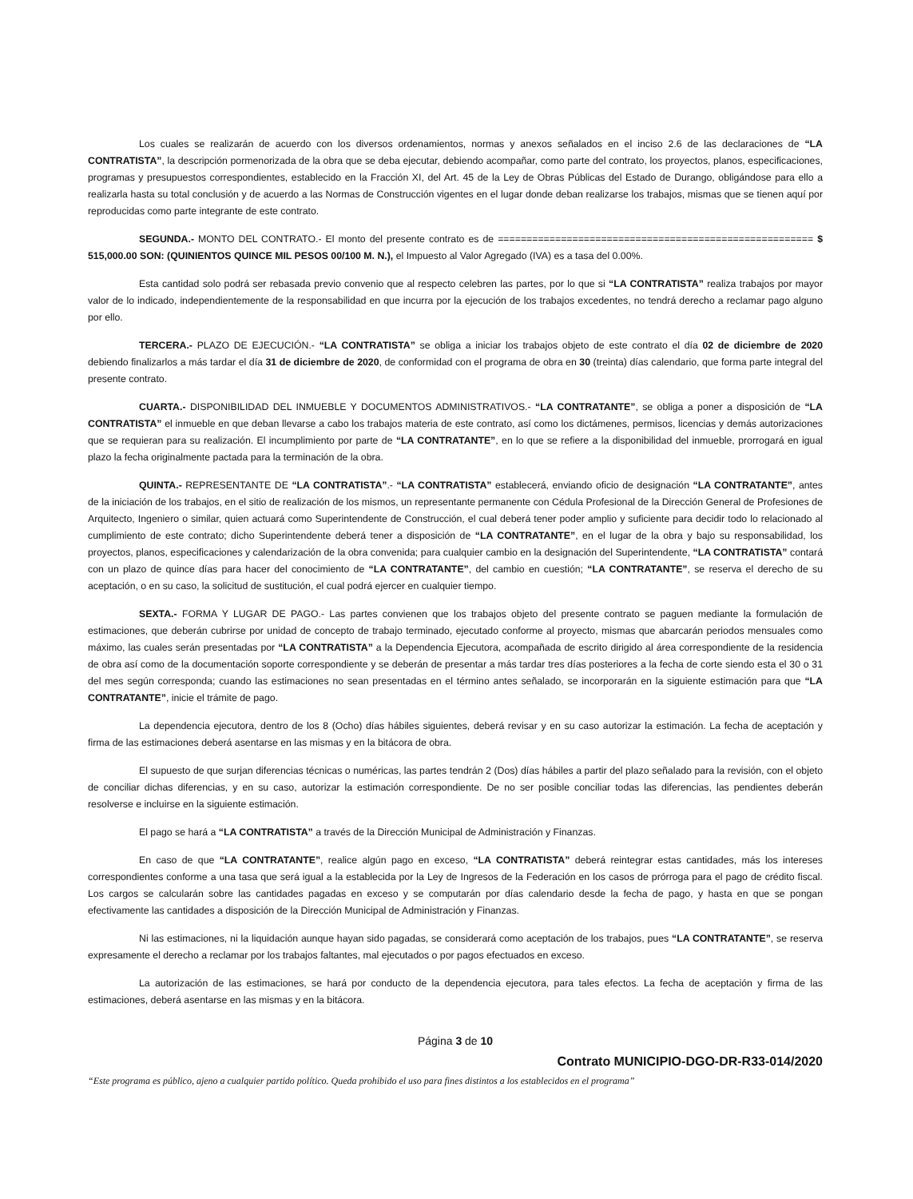Los cuales se realizarán de acuerdo con los diversos ordenamientos, normas y anexos señalados en el inciso 2.6 de las declaraciones de “LA CONTRATISTA”, la descripción pormenorizada de la obra que se deba ejecutar, debiendo acompañar, como parte del contrato, los proyectos, planos, especificaciones, programas y presupuestos correspondientes, establecido en la Fracción XI, del Art. 45 de la Ley de Obras Públicas del Estado de Durango, obligándose para ello a realizarla hasta su total conclusión y de acuerdo a las Normas de Construcción vigentes en el lugar donde deban realizarse los trabajos, mismas que se tienen aquí por reproducidas como parte integrante de este contrato.
SEGUNDA.- MONTO DEL CONTRATO.- El monto del presente contrato es de ======================================================= $ 515,000.00 SON: (QUINIENTOS QUINCE MIL PESOS 00/100 M. N.), el Impuesto al Valor Agregado (IVA) es a tasa del 0.00%.
Esta cantidad solo podrá ser rebasada previo convenio que al respecto celebren las partes, por lo que si “LA CONTRATISTA” realiza trabajos por mayor valor de lo indicado, independientemente de la responsabilidad en que incurra por la ejecución de los trabajos excedentes, no tendrá derecho a reclamar pago alguno por ello.
TERCERA.- PLAZO DE EJECUCIÓN.- “LA CONTRATISTA” se obliga a iniciar los trabajos objeto de este contrato el día 02 de diciembre de 2020 debiendo finalizarlos a más tardar el día 31 de diciembre de 2020, de conformidad con el programa de obra en 30 (treinta) días calendario, que forma parte integral del presente contrato.
CUARTA.- DISPONIBILIDAD DEL INMUEBLE Y DOCUMENTOS ADMINISTRATIVOS.- “LA CONTRATANTE”, se obliga a poner a disposición de “LA CONTRATISTA” el inmueble en que deban llevarse a cabo los trabajos materia de este contrato, así como los dictámenes, permisos, licencias y demás autorizaciones que se requieran para su realización. El incumplimiento por parte de “LA CONTRATANTE”, en lo que se refiere a la disponibilidad del inmueble, prorrogará en igual plazo la fecha originalmente pactada para la terminación de la obra.
QUINTA.- REPRESENTANTE DE “LA CONTRATISTA”.- “LA CONTRATISTA” establecerá, enviando oficio de designación “LA CONTRATANTE”, antes de la iniciación de los trabajos, en el sitio de realización de los mismos, un representante permanente con Cédula Profesional de la Dirección General de Profesiones de Arquitecto, Ingeniero o similar, quien actuará como Superintendente de Construcción, el cual deberá tener poder amplio y suficiente para decidir todo lo relacionado al cumplimiento de este contrato; dicho Superintendente deberá tener a disposición de “LA CONTRATANTE”, en el lugar de la obra y bajo su responsabilidad, los proyectos, planos, especificaciones y calendarización de la obra convenida; para cualquier cambio en la designación del Superintendente, “LA CONTRATISTA” contará con un plazo de quince días para hacer del conocimiento de “LA CONTRATANTE”, del cambio en cuestión; “LA CONTRATANTE”, se reserva el derecho de su aceptación, o en su caso, la solicitud de sustitución, el cual podrá ejercer en cualquier tiempo.
SEXTA.- FORMA Y LUGAR DE PAGO.- Las partes convienen que los trabajos objeto del presente contrato se paguen mediante la formulación de estimaciones, que deberán cubrirse por unidad de concepto de trabajo terminado, ejecutado conforme al proyecto, mismas que abarcarán periodos mensuales como máximo, las cuales serán presentadas por “LA CONTRATISTA” a la Dependencia Ejecutora, acompañada de escrito dirigido al área correspondiente de la residencia de obra así como de la documentación soporte correspondiente y se deberán de presentar a más tardar tres días posteriores a la fecha de corte siendo esta el 30 o 31 del mes según corresponda; cuando las estimaciones no sean presentadas en el término antes señalado, se incorporarán en la siguiente estimación para que “LA CONTRATANTE”, inicie el trámite de pago.
La dependencia ejecutora, dentro de los 8 (Ocho) días hábiles siguientes, deberá revisar y en su caso autorizar la estimación. La fecha de aceptación y firma de las estimaciones deberá asentarse en las mismas y en la bitácora de obra.
El supuesto de que surjan diferencias técnicas o numéricas, las partes tendrán 2 (Dos) días hábiles a partir del plazo señalado para la revisión, con el objeto de conciliar dichas diferencias, y en su caso, autorizar la estimación correspondiente. De no ser posible conciliar todas las diferencias, las pendientes deberán resolverse e incluirse en la siguiente estimación.
El pago se hará a “LA CONTRATISTA” a través de la Dirección Municipal de Administración y Finanzas.
En caso de que “LA CONTRATANTE”, realice algún pago en exceso, “LA CONTRATISTA” deberá reintegrar estas cantidades, más los intereses correspondientes conforme a una tasa que será igual a la establecida por la Ley de Ingresos de la Federación en los casos de prórroga para el pago de crédito fiscal. Los cargos se calcularán sobre las cantidades pagadas en exceso y se computarán por días calendario desde la fecha de pago, y hasta en que se pongan efectivamente las cantidades a disposición de la Dirección Municipal de Administración y Finanzas.
Ni las estimaciones, ni la liquidación aunque hayan sido pagadas, se considerará como aceptación de los trabajos, pues “LA CONTRATANTE”, se reserva expresamente el derecho a reclamar por los trabajos faltantes, mal ejecutados o por pagos efectuados en exceso.
La autorización de las estimaciones, se hará por conducto de la dependencia ejecutora, para tales efectos. La fecha de aceptación y firma de las estimaciones, deberá asentarse en las mismas y en la bitácora.
Página 3 de 10
Contrato MUNICIPIO-DGO-DR-R33-014/2020
“Este programa es público, ajeno a cualquier partido político. Queda prohibido el uso para fines distintos a los establecidos en el programa”